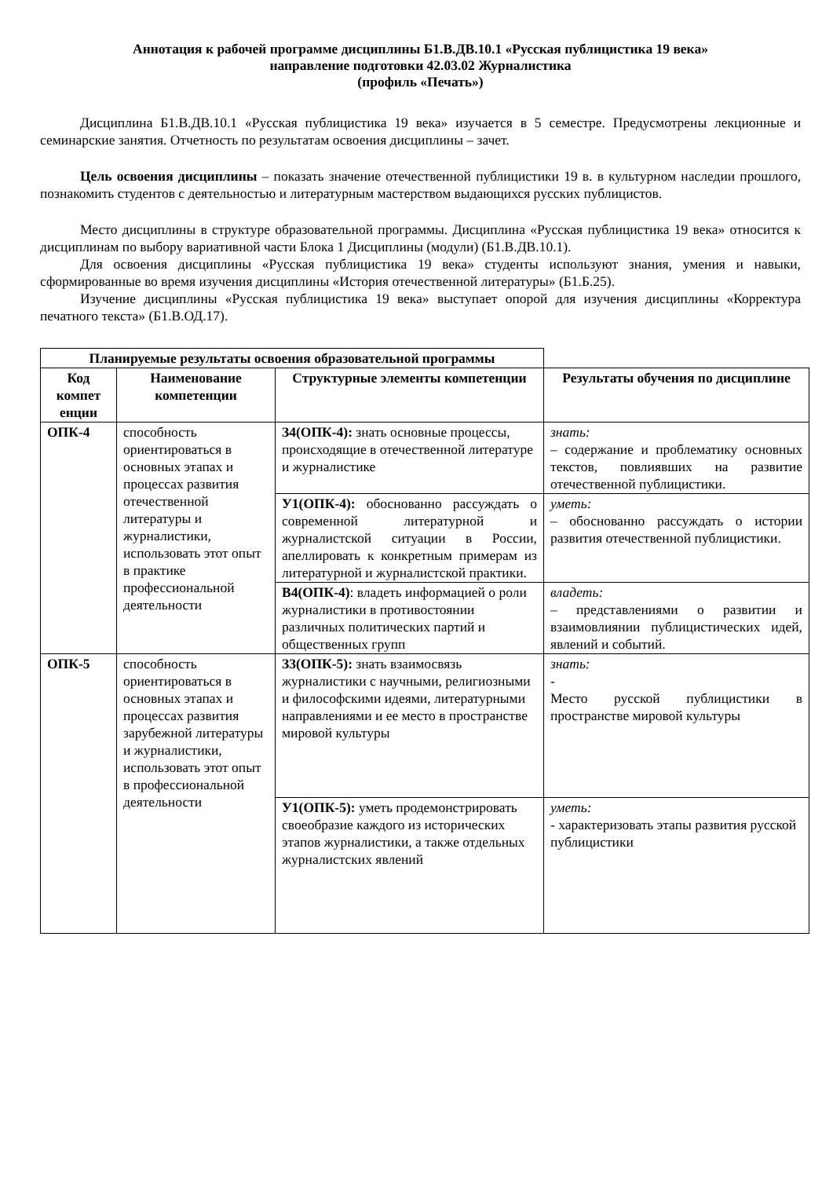Аннотация к рабочей программе дисциплины Б1.В.ДВ.10.1 «Русская публицистика 19 века»
направление подготовки 42.03.02 Журналистика
(профиль «Печать»)
Дисциплина Б1.В.ДВ.10.1 «Русская публицистика 19 века» изучается в 5 семестре. Предусмотрены лекционные и семинарские занятия. Отчетность по результатам освоения дисциплины – зачет.
Цель освоения дисциплины – показать значение отечественной публицистики 19 в. в культурном наследии прошлого, познакомить студентов с деятельностью и литературным мастерством выдающихся русских публицистов.
Место дисциплины в структуре образовательной программы. Дисциплина «Русская публицистика 19 века» относится к дисциплинам по выбору вариативной части Блока 1 Дисциплины (модули) (Б1.В.ДВ.10.1).
Для освоения дисциплины «Русская публицистика 19 века» студенты используют знания, умения и навыки, сформированные во время изучения дисциплины «История отечественной литературы» (Б1.Б.25).
Изучение дисциплины «Русская публицистика 19 века» выступает опорой для изучения дисциплины «Корректура печатного текста» (Б1.В.ОД.17).
| Планируемые результаты освоения образовательной программы | | | |
| --- | --- | --- | --- |
| Код компет енции | Наименование компетенции | Структурные элементы компетенции | Результаты обучения по дисциплине |
| ОПК-4 | способность ориентироваться в основных этапах и процессах развития отечественной литературы и журналистики, использовать этот опыт в практике профессиональной деятельности | З4(ОПК-4): знать основные процессы, происходящие в отечественной литературе и журналистике | знать: – содержание и проблематику основных текстов, повлиявших на развитие отечественной публицистики. |
| | | У1(ОПК-4): обоснованно рассуждать о современной литературной и журналистской ситуации в России, апеллировать к конкретным примерам из литературной и журналистской практики. | уметь: – обоснованно рассуждать о истории развития отечественной публицистики. |
| | | В4(ОПК-4) : владеть информацией о роли журналистики в противостоянии различных политических партий и общественных групп | владеть: – представлениями о развитии и взаимовлиянии публицистических идей, явлений и событий. |
| ОПК-5 | способность ориентироваться в основных этапах и процессах развития зарубежной литературы и журналистики, использовать этот опыт в профессиональной деятельности | З3(ОПК-5): знать взаимосвязь журналистики с научными, религиозными и философскими идеями, литературными направлениями и ее место в пространстве мировой культуры | знать: - Место русской публицистики в пространстве мировой культуры |
| | | У1(ОПК-5): уметь продемонстрировать своеобразие каждого из исторических этапов журналистики, а также отдельных журналистских явлений | уметь: - характеризовать этапы развития русской публицистики |